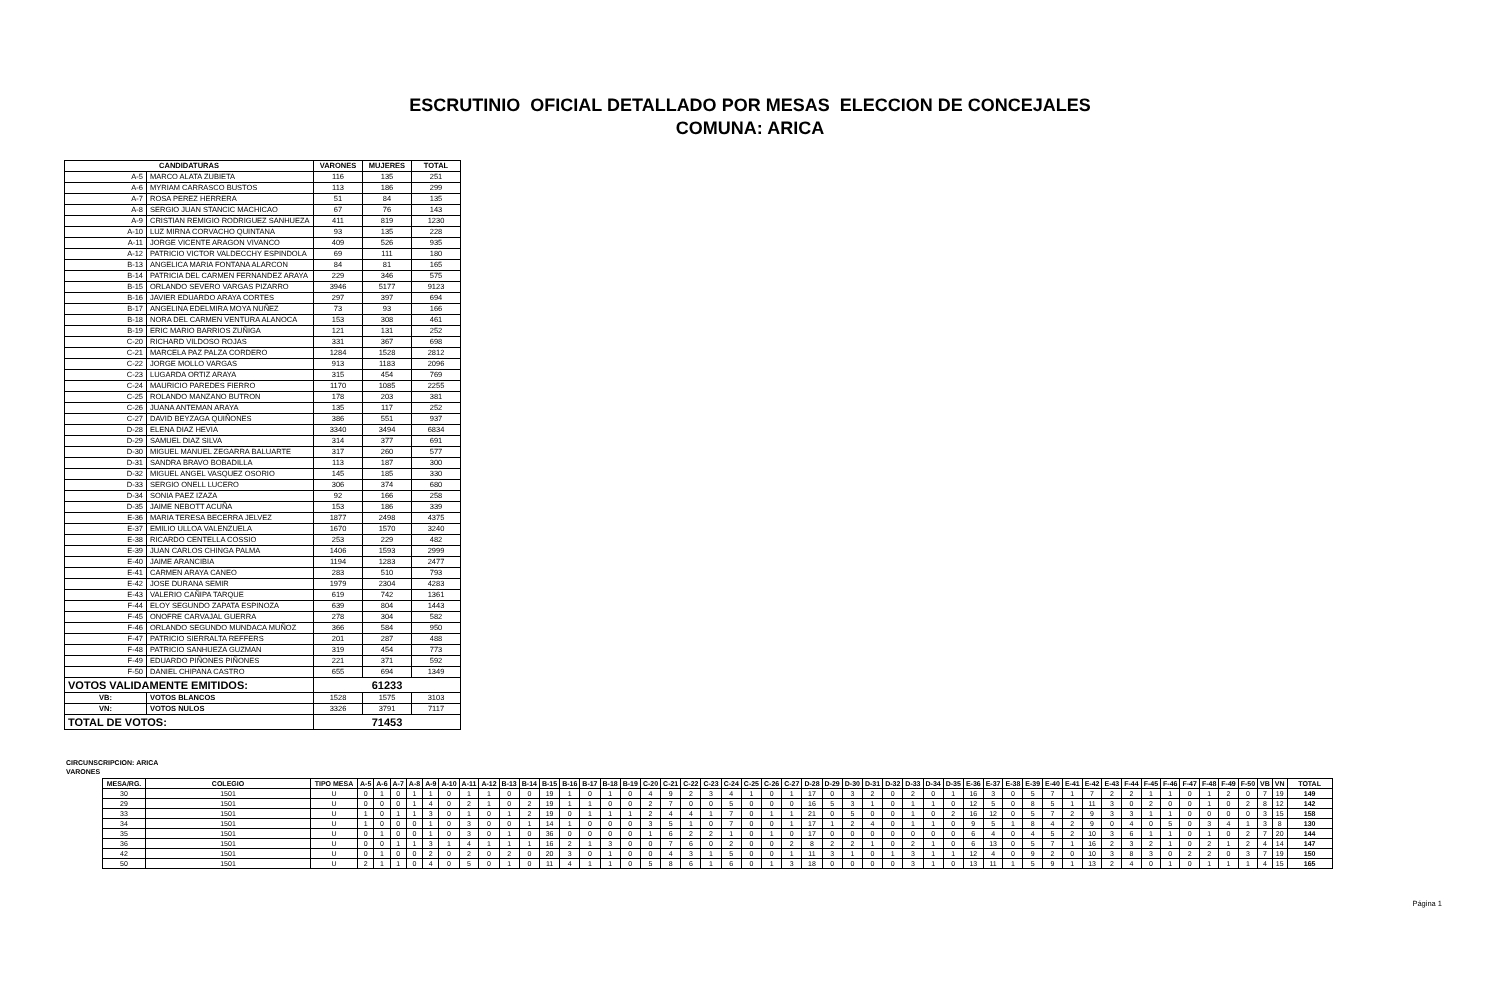ESCRUTINIO OFICIAL DETALLADO POR MESAS ELECCION DE CONCEJALES
COMUNA: ARICA
| CANDIDATURAS | | VARONES | MUJERES | TOTAL |
| --- | --- | --- | --- | --- |
| A-5 | MARCO ALATA ZUBIETA | 116 | 135 | 251 |
| A-6 | MYRIAM CARRASCO BUSTOS | 113 | 186 | 299 |
| A-7 | ROSA PEREZ HERRERA | 51 | 84 | 135 |
| A-8 | SERGIO JUAN STANCIC MACHICAO | 67 | 76 | 143 |
| A-9 | CRISTIAN REMIGIO RODRIGUEZ SANHUEZA | 411 | 819 | 1230 |
| A-10 | LUZ MIRNA CORVACHO QUINTANA | 93 | 135 | 228 |
| A-11 | JORGE VICENTE ARAGON VIVANCO | 409 | 526 | 935 |
| A-12 | PATRICIO VICTOR VALDECCHY ESPINDOLA | 69 | 111 | 180 |
| B-13 | ANGELICA MARIA FONTANA ALARCON | 84 | 81 | 165 |
| B-14 | PATRICIA DEL CARMEN FERNANDEZ ARAYA | 229 | 346 | 575 |
| B-15 | ORLANDO SEVERO VARGAS PIZARRO | 3946 | 5177 | 9123 |
| B-16 | JAVIER EDUARDO ARAYA CORTES | 297 | 397 | 694 |
| B-17 | ANGELINA EDELMIRA MOYA NUÑEZ | 73 | 93 | 166 |
| B-18 | NORA DEL CARMEN VENTURA ALANOCA | 153 | 308 | 461 |
| B-19 | ERIC MARIO BARRIOS ZUÑIGA | 121 | 131 | 252 |
| C-20 | RICHARD VILDOSO ROJAS | 331 | 367 | 698 |
| C-21 | MARCELA PAZ PALZA CORDERO | 1284 | 1528 | 2812 |
| C-22 | JORGE MOLLO VARGAS | 913 | 1183 | 2096 |
| C-23 | LUGARDA ORTIZ ARAYA | 315 | 454 | 769 |
| C-24 | MAURICIO PAREDES FIERRO | 1170 | 1085 | 2255 |
| C-25 | ROLANDO MANZANO BUTRON | 178 | 203 | 381 |
| C-26 | JUANA ANTEMAN ARAYA | 135 | 117 | 252 |
| C-27 | DAVID BEYZAGA QUIÑONES | 386 | 551 | 937 |
| D-28 | ELENA DIAZ HEVIA | 3340 | 3494 | 6834 |
| D-29 | SAMUEL DIAZ SILVA | 314 | 377 | 691 |
| D-30 | MIGUEL MANUEL ZEGARRA BALUARTE | 317 | 260 | 577 |
| D-31 | SANDRA BRAVO BOBADILLA | 113 | 187 | 300 |
| D-32 | MIGUEL ANGEL VASQUEZ OSORIO | 145 | 185 | 330 |
| D-33 | SERGIO ONELL LUCERO | 306 | 374 | 680 |
| D-34 | SONIA PAEZ IZAZA | 92 | 166 | 258 |
| D-35 | JAIME NEBOTT ACUÑA | 153 | 186 | 339 |
| E-36 | MARIA TERESA BECERRA JELVEZ | 1877 | 2498 | 4375 |
| E-37 | EMILIO ULLOA VALENZUELA | 1670 | 1570 | 3240 |
| E-38 | RICARDO CENTELLA COSSIO | 253 | 229 | 482 |
| E-39 | JUAN CARLOS CHINGA PALMA | 1406 | 1593 | 2999 |
| E-40 | JAIME ARANCIBIA | 1194 | 1283 | 2477 |
| E-41 | CARMEN ARAYA CANEO | 283 | 510 | 793 |
| E-42 | JOSE DURANA SEMIR | 1979 | 2304 | 4283 |
| E-43 | VALERIO CAÑIPA TARQUE | 619 | 742 | 1361 |
| F-44 | ELOY SEGUNDO ZAPATA ESPINOZA | 639 | 804 | 1443 |
| F-45 | ONOFRE CARVAJAL GUERRA | 278 | 304 | 582 |
| F-46 | ORLANDO SEGUNDO MUNDACA MUÑOZ | 366 | 584 | 950 |
| F-47 | PATRICIO SIERRALTA REFFERS | 201 | 287 | 488 |
| F-48 | PATRICIO SANHUEZA GUZMAN | 319 | 454 | 773 |
| F-49 | EDUARDO PIÑONES PIÑONES | 221 | 371 | 592 |
| F-50 | DANIEL CHIPANA CASTRO | 655 | 694 | 1349 |
| VOTOS VALIDAMENTE EMITIDOS: | | 61233 | | |
| VB: | VOTOS BLANCOS | 1528 | 1575 | 3103 |
| VN: | VOTOS NULOS | 3326 | 3791 | 7117 |
| TOTAL DE VOTOS: | | 71453 | | |
CIRCUNSCRIPCION: ARICA
VARONES
| MESA/RG. | COLEGIO | TIPO MESA | A-5 | A-6 | A-7 | A-8 | A-9 | A-10 | A-11 | A-12 | B-13 | B-14 | B-15 | B-16 | B-17 | B-18 | B-19 | C-20 | C-21 | C-22 | C-23 | C-24 | C-25 | C-26 | C-27 | D-28 | D-29 | D-30 | D-31 | D-32 | D-33 | D-34 | D-35 | E-36 | E-37 | E-38 | E-39 | E-40 | E-41 | E-42 | E-43 | F-44 | F-45 | F-46 | F-47 | F-48 | F-49 | F-50 | VB | VN | TOTAL |
| --- | --- | --- | --- | --- | --- | --- | --- | --- | --- | --- | --- | --- | --- | --- | --- | --- | --- | --- | --- | --- | --- | --- | --- | --- | --- | --- | --- | --- | --- | --- | --- | --- | --- | --- | --- | --- | --- | --- | --- | --- | --- | --- | --- | --- | --- | --- | --- | --- | --- | --- | --- |
| 30 | 1501 | U | 0 | 1 | 0 | 1 | 1 | 0 | 1 | 1 | 0 | 0 | 19 | 1 | 0 | 1 | 0 | 4 | 9 | 2 | 3 | 4 | 1 | 0 | 1 | 17 | 0 | 3 | 2 | 0 | 2 | 0 | 1 | 16 | 3 | 0 | 5 | 7 | 1 | 7 | 2 | 2 | 1 | 1 | 0 | 1 | 2 | 0 | 7 | 19 | 149 |
| 29 | 1501 | U | 0 | 0 | 0 | 1 | 4 | 0 | 2 | 1 | 0 | 2 | 19 | 1 | 1 | 0 | 0 | 2 | 7 | 0 | 0 | 5 | 0 | 0 | 0 | 16 | 5 | 3 | 1 | 0 | 1 | 1 | 0 | 12 | 5 | 0 | 8 | 5 | 1 | 11 | 3 | 0 | 2 | 0 | 0 | 1 | 0 | 2 | 8 | 12 | 142 |
| 33 | 1501 | U | 1 | 0 | 1 | 1 | 3 | 0 | 1 | 0 | 1 | 2 | 19 | 0 | 1 | 1 | 1 | 2 | 4 | 4 | 1 | 7 | 0 | 1 | 1 | 21 | 0 | 5 | 0 | 0 | 1 | 0 | 2 | 16 | 12 | 0 | 5 | 7 | 2 | 9 | 3 | 3 | 1 | 1 | 0 | 0 | 0 | 0 | 3 | 15 | 158 |
| 34 | 1501 | U | 1 | 0 | 0 | 0 | 1 | 0 | 3 | 0 | 0 | 1 | 14 | 1 | 0 | 0 | 0 | 3 | 5 | 1 | 0 | 7 | 0 | 0 | 1 | 17 | 1 | 2 | 4 | 0 | 1 | 1 | 0 | 9 | 5 | 1 | 8 | 4 | 2 | 9 | 0 | 4 | 0 | 5 | 0 | 3 | 4 | 1 | 3 | 8 | 130 |
| 35 | 1501 | U | 0 | 1 | 0 | 0 | 1 | 0 | 3 | 0 | 1 | 0 | 36 | 0 | 0 | 0 | 0 | 1 | 6 | 2 | 2 | 1 | 0 | 1 | 0 | 17 | 0 | 0 | 0 | 0 | 0 | 0 | 0 | 6 | 4 | 0 | 4 | 5 | 2 | 10 | 3 | 6 | 1 | 1 | 0 | 1 | 0 | 2 | 7 | 20 | 144 |
| 36 | 1501 | U | 0 | 0 | 1 | 1 | 3 | 1 | 4 | 1 | 1 | 1 | 16 | 2 | 1 | 3 | 0 | 0 | 7 | 6 | 0 | 2 | 0 | 0 | 2 | 8 | 2 | 2 | 1 | 0 | 2 | 1 | 0 | 6 | 13 | 0 | 5 | 7 | 1 | 16 | 2 | 3 | 2 | 1 | 0 | 2 | 1 | 2 | 4 | 14 | 147 |
| 42 | 1501 | U | 0 | 1 | 0 | 0 | 2 | 0 | 2 | 0 | 2 | 0 | 20 | 3 | 0 | 1 | 0 | 0 | 4 | 3 | 1 | 5 | 0 | 0 | 1 | 11 | 3 | 1 | 0 | 1 | 3 | 1 | 1 | 12 | 4 | 0 | 9 | 2 | 0 | 10 | 3 | 8 | 3 | 0 | 2 | 2 | 0 | 3 | 7 | 19 | 150 |
| 50 | 1501 | U | 2 | 1 | 1 | 0 | 4 | 0 | 5 | 0 | 1 | 0 | 11 | 4 | 1 | 1 | 0 | 5 | 8 | 6 | 1 | 6 | 0 | 1 | 3 | 18 | 0 | 0 | 0 | 0 | 3 | 1 | 0 | 13 | 11 | 1 | 5 | 9 | 1 | 13 | 2 | 4 | 0 | 1 | 0 | 1 | 1 | 1 | 4 | 15 | 165 |
Página 1